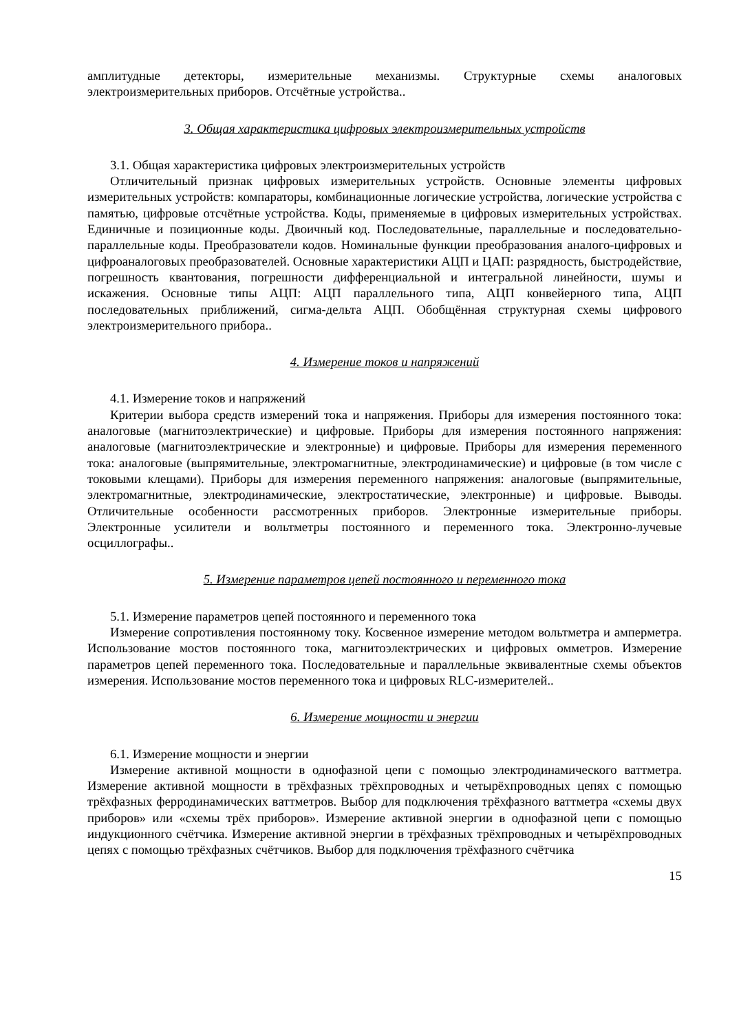амплитудные детекторы, измерительные механизмы. Структурные схемы аналоговых электроизмерительных приборов. Отсчётные устройства..
3. Общая характеристика цифровых электроизмерительных устройств
3.1. Общая характеристика цифровых электроизмерительных устройств
Отличительный признак цифровых измерительных устройств. Основные элементы цифровых измерительных устройств: компараторы, комбинационные логические устройства, логические устройства с памятью, цифровые отсчётные устройства. Коды, применяемые в цифровых измерительных устройствах. Единичные и позиционные коды. Двоичный код. Последовательные, параллельные и последовательно-параллельные коды. Преобразователи кодов. Номинальные функции преобразования аналого-цифровых и цифроаналоговых преобразователей. Основные характеристики АЦП и ЦАП: разрядность, быстродействие, погрешность квантования, погрешности дифференциальной и интегральной линейности, шумы и искажения. Основные типы АЦП: АЦП параллельного типа, АЦП конвейерного типа, АЦП последовательных приближений, сигма-дельта АЦП. Обобщённая структурная схемы цифрового электроизмерительного прибора..
4. Измерение токов и напряжений
4.1. Измерение токов и напряжений
Критерии выбора средств измерений тока и напряжения. Приборы для измерения постоянного тока: аналоговые (магнитоэлектрические) и цифровые. Приборы для измерения постоянного напряжения: аналоговые (магнитоэлектрические и электронные) и цифровые. Приборы для измерения переменного тока: аналоговые (выпрямительные, электромагнитные, электродинамические) и цифровые (в том числе с токовыми клещами). Приборы для измерения переменного напряжения: аналоговые (выпрямительные, электромагнитные, электродинамические, электростатические, электронные) и цифровые. Выводы. Отличительные особенности рассмотренных приборов. Электронные измерительные приборы. Электронные усилители и вольтметры постоянного и переменного тока. Электронно-лучевые осциллографы..
5. Измерение параметров цепей постоянного и переменного тока
5.1. Измерение параметров цепей постоянного и переменного тока
Измерение сопротивления постоянному току. Косвенное измерение методом вольтметра и амперметра. Использование мостов постоянного тока, магнитоэлектрических и цифровых омметров. Измерение параметров цепей переменного тока. Последовательные и параллельные эквивалентные схемы объектов измерения. Использование мостов переменного тока и цифровых RLC-измерителей..
6. Измерение мощности и энергии
6.1. Измерение мощности и энергии
Измерение активной мощности в однофазной цепи с помощью электродинамического ваттметра. Измерение активной мощности в трёхфазных трёхпроводных и четырёхпроводных цепях с помощью трёхфазных ферродинамических ваттметров. Выбор для подключения трёхфазного ваттметра «схемы двух приборов» или «схемы трёх приборов». Измерение активной энергии в однофазной цепи с помощью индукционного счётчика. Измерение активной энергии в трёхфазных трёхпроводных и четырёхпроводных цепях с помощью трёхфазных счётчиков. Выбор для подключения трёхфазного счётчика
15